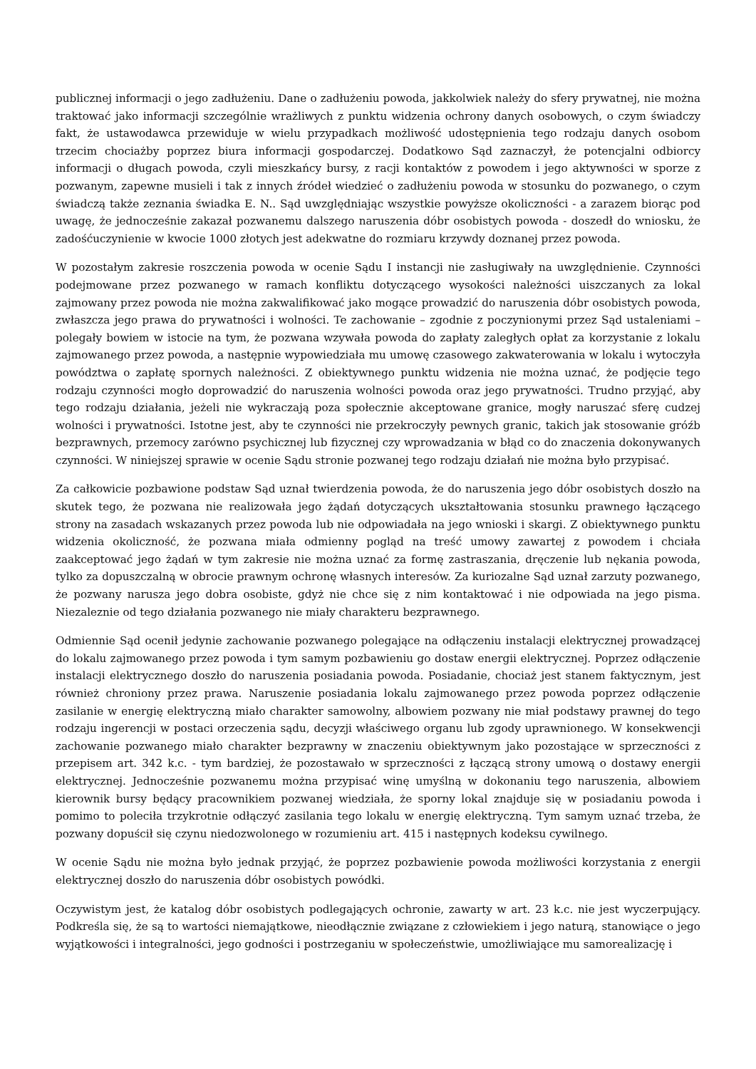publicznej informacji o jego zadłużeniu. Dane o zadłużeniu powoda, jakkolwiek należy do sfery prywatnej, nie można traktować jako informacji szczególnie wrażliwych z punktu widzenia ochrony danych osobowych, o czym świadczy fakt, że ustawodawca przewiduje w wielu przypadkach możliwość udostępnienia tego rodzaju danych osobom trzecim chociażby poprzez biura informacji gospodarczej. Dodatkowo Sąd zaznaczył, że potencjalni odbiorcy informacji o długach powoda, czyli mieszkańcy bursy, z racji kontaktów z powodem i jego aktywności w sporze z pozwanym, zapewne musieli i tak z innych źródeł wiedzieć o zadłużeniu powoda w stosunku do pozwanego, o czym świadczą także zeznania świadka E. N.. Sąd uwzględniając wszystkie powyższe okoliczności - a zarazem biorąc pod uwagę, że jednocześnie zakazał pozwanemu dalszego naruszenia dóbr osobistych powoda - doszedł do wniosku, że zadośćuczynienie w kwocie 1000 złotych jest adekwatne do rozmiaru krzywdy doznanej przez powoda.
W pozostałym zakresie roszczenia powoda w ocenie Sądu I instancji nie zasługiwały na uwzględnienie. Czynności podejmowane przez pozwanego w ramach konfliktu dotyczącego wysokości należności uiszczanych za lokal zajmowany przez powoda nie można zakwalifikować jako mogące prowadzić do naruszenia dóbr osobistych powoda, zwłaszcza jego prawa do prywatności i wolności. Te zachowanie – zgodnie z poczynionymi przez Sąd ustaleniami – polegały bowiem w istocie na tym, że pozwana wzywała powoda do zapłaty zaległych opłat za korzystanie z lokalu zajmowanego przez powoda, a następnie wypowiedziała mu umowę czasowego zakwaterowania w lokalu i wytoczyła powództwa o zapłatę spornych należności. Z obiektywnego punktu widzenia nie można uznać, że podjęcie tego rodzaju czynności mogło doprowadzić do naruszenia wolności powoda oraz jego prywatności. Trudno przyjąć, aby tego rodzaju działania, jeżeli nie wykraczają poza społecznie akceptowane granice, mogły naruszać sferę cudzej wolności i prywatności. Istotne jest, aby te czynności nie przekroczyły pewnych granic, takich jak stosowanie gróźb bezprawnych, przemocy zarówno psychicznej lub fizycznej czy wprowadzania w błąd co do znaczenia dokonywanych czynności. W niniejszej sprawie w ocenie Sądu stronie pozwanej tego rodzaju działań nie można było przypisać.
Za całkowicie pozbawione podstaw Sąd uznał twierdzenia powoda, że do naruszenia jego dóbr osobistych doszło na skutek tego, że pozwana nie realizowała jego żądań dotyczących ukształtowania stosunku prawnego łączącego strony na zasadach wskazanych przez powoda lub nie odpowiadała na jego wnioski i skargi. Z obiektywnego punktu widzenia okoliczność, że pozwana miała odmienny pogląd na treść umowy zawartej z powodem i chciała zaakceptować jego żądań w tym zakresie nie można uznać za formę zastraszania, dręczenie lub nękania powoda, tylko za dopuszczalną w obrocie prawnym ochronę własnych interesów. Za kuriozalne Sąd uznał zarzuty pozwanego, że pozwany narusza jego dobra osobiste, gdyż nie chce się z nim kontaktować i nie odpowiada na jego pisma. Niezaleznie od tego działania pozwanego nie miały charakteru bezprawnego.
Odmiennie Sąd ocenił jedynie zachowanie pozwanego polegające na odłączeniu instalacji elektrycznej prowadzącej do lokalu zajmowanego przez powoda i tym samym pozbawieniu go dostaw energii elektrycznej. Poprzez odłączenie instalacji elektrycznego doszło do naruszenia posiadania powoda. Posiadanie, chociaż jest stanem faktycznym, jest również chroniony przez prawa. Naruszenie posiadania lokalu zajmowanego przez powoda poprzez odłączenie zasilanie w energię elektryczną miało charakter samowolny, albowiem pozwany nie miał podstawy prawnej do tego rodzaju ingerencji w postaci orzeczenia sądu, decyzji właściwego organu lub zgody uprawnionego. W konsekwencji zachowanie pozwanego miało charakter bezprawny w znaczeniu obiektywnym jako pozostające w sprzeczności z przepisem art. 342 k.c. - tym bardziej, że pozostawało w sprzeczności z łączącą strony umową o dostawy energii elektrycznej. Jednocześnie pozwanemu można przypisać winę umyślną w dokonaniu tego naruszenia, albowiem kierownik bursy będący pracownikiem pozwanej wiedziała, że sporny lokal znajduje się w posiadaniu powoda i pomimo to poleciła trzykrotnie odłączyć zasilania tego lokalu w energię elektryczną. Tym samym uznać trzeba, że pozwany dopuścił się czynu niedozwolonego w rozumieniu art. 415 i następnych kodeksu cywilnego.
W ocenie Sądu nie można było jednak przyjąć, że poprzez pozbawienie powoda możliwości korzystania z energii elektrycznej doszło do naruszenia dóbr osobistych powódki.
Oczywistym jest, że katalog dóbr osobistych podlegających ochronie, zawarty w art. 23 k.c. nie jest wyczerpujący. Podkreśla się, że są to wartości niemajątkowe, nieodłącznie związane z człowiekiem i jego naturą, stanowiące o jego wyjątkowości i integralności, jego godności i postrzeganiu w społeczeństwie, umożliwiające mu samorealizację i